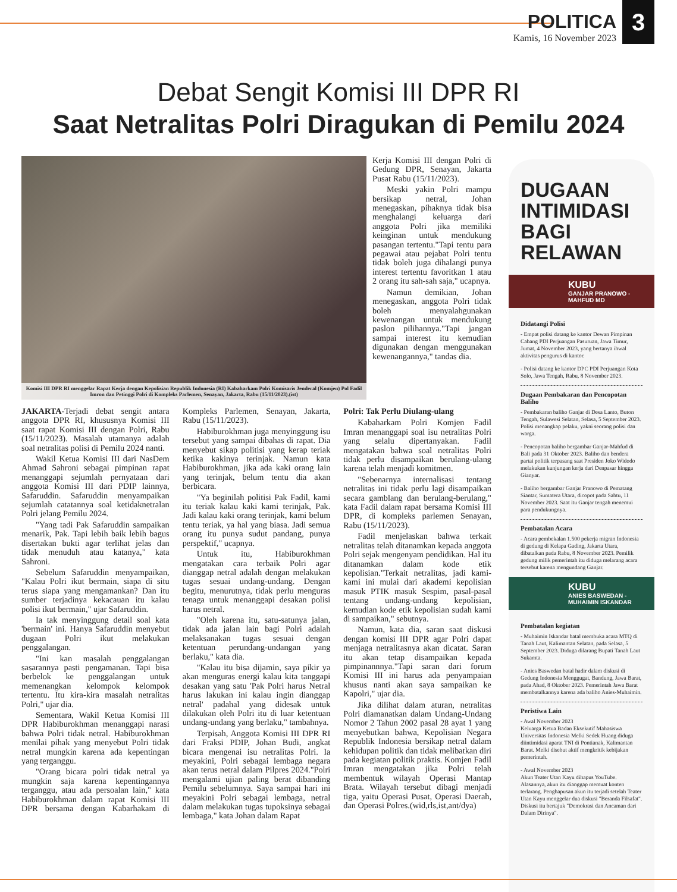POLITICA
Kamis, 16 November 2023
3
Debat Sengit Komisi III DPR RI
Saat Netralitas Polri Diragukan di Pemilu 2024
Komisi III DPR RI menggelar Rapat Kerja dengan Kepolisian Republik Indonesia (RI) Kabaharkam Polri Komisaris Jenderal (Komjen) Pol Fadil Imron dan Petinggi Polri di Kompleks Parlemen, Senayan, Jakarta, Rabu (15/11/2023).(ist)
Kerja Komisi III dengan Polri di Gedung DPR, Senayan, Jakarta Pusat Rabu (15/11/2023).
Meski yakin Polri mampu bersikap netral, Johan menegaskan, pihaknya tidak bisa menghalangi keluarga dari anggota Polri jika memiliki keinginan untuk mendukung pasangan tertentu."Tapi tentu para pegawai atau pejabat Polri tentu tidak boleh juga dihalangi punya interest tertentu favoritkan 1 atau 2 orang itu sah-sah saja," ucapnya.
Namun demikian, Johan menegaskan, anggota Polri tidak boleh menyalahgunakan kewenangan untuk mendukung paslon pilihannya."Tapi jangan sampai interest itu kemudian digunakan dengan menggunakan kewenangannya," tandas dia.
JAKARTA-Terjadi debat sengit antara anggota DPR RI, khususnya Komisi III saat rapat Komisi III dengan Polri, Rabu (15/11/2023). Masalah utamanya adalah soal netralitas polisi di Pemilu 2024 nanti.
Wakil Ketua Komisi III dari NasDem Ahmad Sahroni sebagai pimpinan rapat menanggapi sejumlah pernyataan dari anggota Komisi III dari PDIP lainnya, Safaruddin. Safaruddin menyampaikan sejumlah catatannya soal ketidaknetralan Polri jelang Pemilu 2024.
"Yang tadi Pak Safaruddin sampaikan menarik, Pak. Tapi lebih baik lebih bagus disertakan bukti agar terlihat jelas dan tidak menuduh atau katanya," kata Sahroni.
Sebelum Safaruddin menyampaikan, "Kalau Polri ikut bermain, siapa di situ terus siapa yang mengamankan? Dan itu sumber terjadinya kekacauan itu kalau polisi ikut bermain," ujar Safaruddin.
Ia tak menyinggung detail soal kata 'bermain' ini. Hanya Safaruddin menyebut dugaan Polri ikut melakukan penggalangan.
"Ini kan masalah penggalangan sasarannya pasti pengamanan. Tapi bisa berbelok ke penggalangan untuk memenangkan kelompok kelompok tertentu. Itu kira-kira masalah netralitas Polri," ujar dia.
Sementara, Wakil Ketua Komisi III DPR Habiburokhman menanggapi narasi bahwa Polri tidak netral. Habiburokhman menilai pihak yang menyebut Polri tidak netral mungkin karena ada kepentingan yang terganggu.
"Orang bicara polri tidak netral ya mungkin saja karena kepentingannya terganggu, atau ada persoalan lain," kata Habiburokhman dalam rapat Komisi III DPR bersama dengan Kabarhakam di Kompleks Parlemen, Senayan, Jakarta, Rabu (15/11/2023).
Habiburokhman juga menyinggung isu tersebut yang sampai dibahas di rapat. Dia menyebut sikap politisi yang kerap teriak ketika kakinya terinjak. Namun kata Habiburokhman, jika ada kaki orang lain yang terinjak, belum tentu dia akan berbicara.
"Ya beginilah politisi Pak Fadil, kami itu teriak kalau kaki kami terinjak, Pak. Jadi kalau kaki orang terinjak, kami belum tentu teriak, ya hal yang biasa. Jadi semua orang itu punya sudut pandang, punya perspektif," ucapnya.
Untuk itu, Habiburokhman mengatakan cara terbaik Polri agar dianggap netral adalah dengan melakukan tugas sesuai undang-undang. Dengan begitu, menurutnya, tidak perlu menguras tenaga untuk menanggapi desakan polisi harus netral.
"Oleh karena itu, satu-satunya jalan, tidak ada jalan lain bagi Polri adalah melaksanakan tugas sesuai dengan ketentuan perundang-undangan yang berlaku," kata dia.
"Kalau itu bisa dijamin, saya pikir ya akan menguras energi kalau kita tanggapi desakan yang satu 'Pak Polri harus Netral harus lakukan ini kalau ingin dianggap netral' padahal yang didesak untuk dilakukan oleh Polri itu di luar ketentuan undang-undang yang berlaku," tambahnya.
Terpisah, Anggota Komisi III DPR RI dari Fraksi PDIP, Johan Budi, angkat bicara mengenai isu netralitas Polri. Ia meyakini, Polri sebagai lembaga negara akan terus netral dalam Pilpres 2024."Polri mengalami ujian paling berat dibanding Pemilu sebelumnya. Saya sampai hari ini meyakini Polri sebagai lembaga, netral dalam melakukan tugas tupoksinya sebagai lembaga," kata Johan dalam Rapat
Polri: Tak Perlu Diulang-ulang
Kabaharkam Polri Komjen Fadil Imran menanggapi soal isu netralitas Polri yang selalu dipertanyakan. Fadil mengatakan bahwa soal netralitas Polri tidak perlu disampaikan berulang-ulang karena telah menjadi komitmen.
"Sebenarnya internalisasi tentang netralitas ini tidak perlu lagi disampaikan secara gamblang dan berulang-berulang," kata Fadil dalam rapat bersama Komisi III DPR, di kompleks parlemen Senayan, Rabu (15/11/2023).
Fadil menjelaskan bahwa terkait netralitas telah ditanamkan kepada anggota Polri sejak mengenyam pendidikan. Hal itu ditanamkan dalam kode etik kepolisian."Terkait netralitas, jadi kami-kami ini mulai dari akademi kepolisian masuk PTIK masuk Sespim, pasal-pasal tentang undang-undang kepolisian, kemudian kode etik kepolisian sudah kami di sampaikan," sebutnya.
Namun, kata dia, saran saat diskusi dengan komisi III DPR agar Polri dapat menjaga netralitasnya akan dicatat. Saran itu akan tetap disampaikan kepada pimpinannnya."Tapi saran dari forum Komisi III ini harus ada penyampaian khusus nanti akan saya sampaikan ke Kapolri," ujar dia.
Jika dilihat dalam aturan, netralitas Polri diamanatkan dalam Undang-Undang Nomor 2 Tahun 2002 pasal 28 ayat 1 yang menyebutkan bahwa, Kepolisian Negara Republik Indonesia bersikap netral dalam kehidupan politik dan tidak melibatkan diri pada kegiatan politik praktis. Komjen Fadil Imran mengatakan jika Polri telah membentuk wilayah Operasi Mantap Brata. Wilayah tersebut dibagi menjadi tiga, yaitu Operasi Pusat, Operasi Daerah, dan Operasi Polres.(wid,rls,ist,ant/dya)
DUGAAN INTIMIDASI BAGI RELAWAN
KUBU
GANJAR PRANOWO - MAHFUD MD
Didatangi Polisi
- Empat polisi datang ke kantor Dewan Pimpinan Cabang PDI Perjuangan Pasuruan, Jawa Timur, Jumat, 4 November 2023, yang bertanya ihwal aktivitas pengurus di kantor.
- Polisi datang ke kantor DPC PDI Perjuangan Kota Solo, Jawa Tengah, Rabu, 8 November 2023.
Dugaan Pembakaran dan Pencopotan Baliho
- Pembakaran baliho Ganjar di Desa Lanto, Buton Tengah, Sulawesi Selatan, Selasa, 5 September 2023. Polisi menangkap pelaku, yakni seorang polisi dan warga.
- Pencopotan baliho bergambar Ganjar-Mahfud di Bali pada 31 Oktober 2023. Baliho dan bendera partai politik terpasang saat Presiden Joko Widodo melakukan kunjungan kerja dari Denpasar hingga Gianyar.
- Baliho bergambar Ganjar Pranowo di Pematang Siantar, Sumatera Utara, dicopot pada Sabtu, 11 November 2023. Saat itu Ganjar tengah menemui para pendukungnya.
Pembatalan Acara
- Acara pembekalan 1.500 pekerja migran Indonesia di gedung di Kelapa Gading, Jakarta Utara, dibatalkan pada Rabu, 8 November 2023. Pemilik gedung milik pemerintah itu diduga melarang acara tersebut karena mengundang Ganjar.
KUBU
ANIES BASWEDAN - MUHAIMIN ISKANDAR
Pembatalan kegiatan
- Muhaimin Iskandar batal membuka acara MTQ di Tanah Laut, Kalimantan Selatan, pada Selasa, 5 September 2023. Diduga dilarang Bupati Tanah Laut Sukamta.
- Anies Baswedan batal hadir dalam diskusi di Gedung Indonesia Menggugat, Bandung, Jawa Barat, pada Ahad, 8 Oktober 2023. Pemerintah Jawa Barat membatalkannya karena ada baliho Anies-Muhaimin.
Peristiwa Lain
- Awal November 2023
Keluarga Ketua Badan Eksekutif Mahasiswa Universitas Indonesia Melki Sedek Huang diduga diintimidasi aparat TNI di Pontianak, Kalimantan Barat. Melki disebut aktif mengkritik kebijakan pemerintah.
- Awal November 2023
Akun Teater Utan Kayu dihapus YouTube. Alasannya, akun itu dianggap memuat konten terlarang. Penghapusan akun itu terjadi setelah Teater Utan Kayu menggelar dua diskusi "Beranda Filsafat". Diskusi itu bertajuk "Demokrasi dan Ancaman dari Dalam Dirinya".